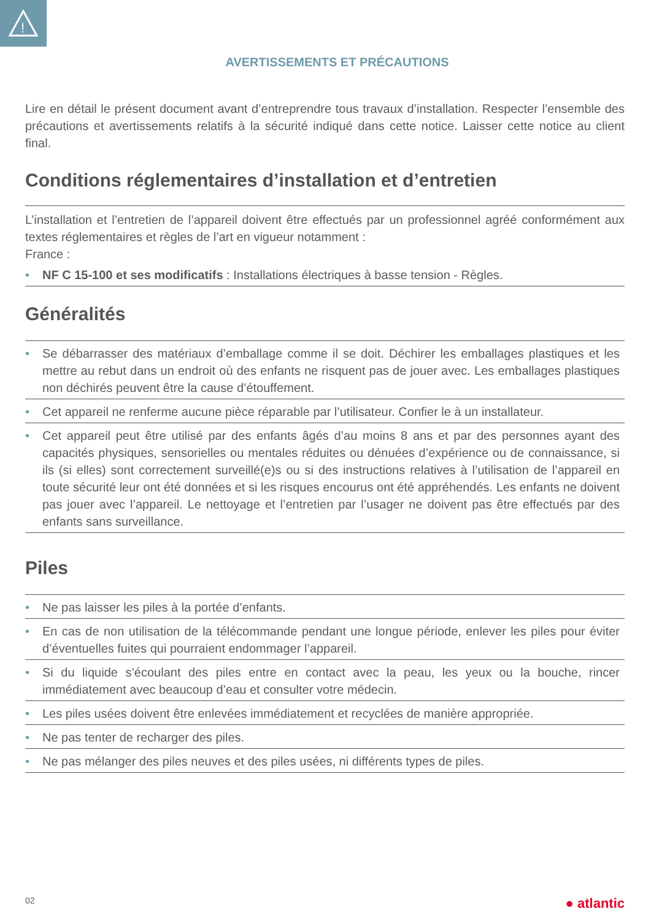!
AVERTISSEMENTS ET PRÉCAUTIONS
Lire en détail le présent document avant d’entreprendre tous travaux d’installation. Respecter l’ensemble des précautions et avertissements relatifs à la sécurité indiqué dans cette notice. Laisser cette notice au client final.
Conditions réglementaires d’installation et d’entretien
L’installation et l’entretien de l’appareil doivent être effectués par un professionnel agréé conformément aux textes réglementaires et règles de l’art en vigueur notamment :
France :
• NF C 15-100 et ses modificatifs : Installations électriques à basse tension - Règles.
Généralités
• Se débarrasser des matériaux d’emballage comme il se doit. Déchirer les emballages plastiques et les mettre au rebut dans un endroit où des enfants ne risquent pas de jouer avec. Les emballages plastiques non déchirés peuvent être la cause d’étouffement.
• Cet appareil ne renferme aucune pièce réparable par l’utilisateur. Confier le à un installateur.
• Cet appareil peut être utilisé par des enfants âgés d’au moins 8 ans et par des personnes ayant des capacités physiques, sensorielles ou mentales réduites ou dénuées d’expérience ou de connaissance, si ils (si elles) sont correctement surveillé(e)s ou si des instructions relatives à l’utilisation de l’appareil en toute sécurité leur ont été données et si les risques encourus ont été appréhendés. Les enfants ne doivent pas jouer avec l’appareil. Le nettoyage et l’entretien par l’usager ne doivent pas être effectués par des enfants sans surveillance.
Piles
• Ne pas laisser les piles à la portée d’enfants.
• En cas de non utilisation de la télécommande pendant une longue période, enlever les piles pour éviter d’éventuelles fuites qui pourraient endommager l’appareil.
• Si du liquide s’écoulant des piles entre en contact avec la peau, les yeux ou la bouche, rincer immédiatement avec beaucoup d’eau et consulter votre médecin.
• Les piles usées doivent être enlevées immédiatement et recyclées de manière appropriée.
• Ne pas tenter de recharger des piles.
• Ne pas mélanger des piles neuves et des piles usées, ni différents types de piles.
02 ● atlantic